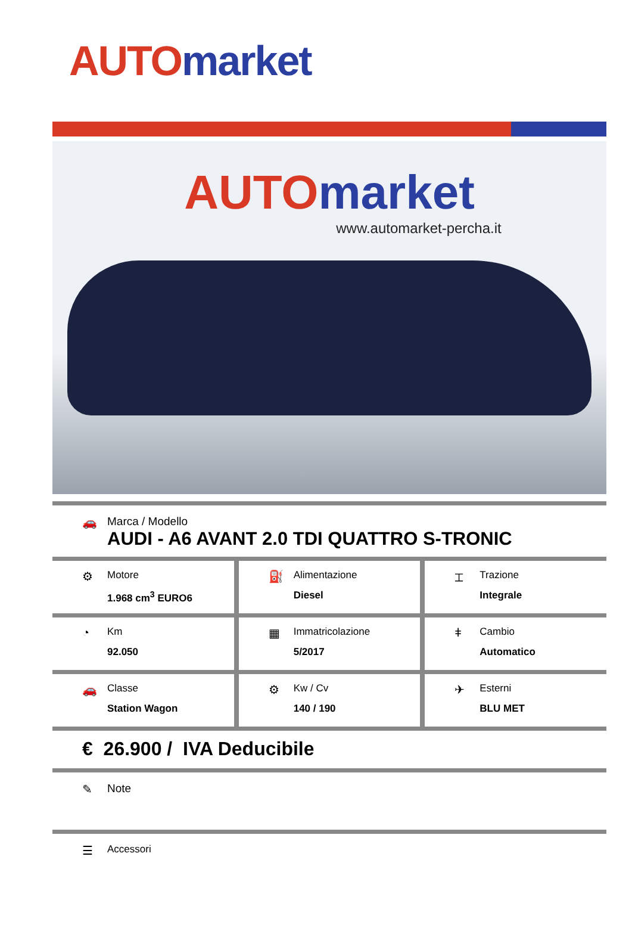AUTO market
AUTO market
www.automarket-percha.it
🚗 Marca / Modello
AUDI - A6 AVANT 2.0 TDI QUATTRO S-TRONIC
⚙
Motore
1.968 cm<sup>3</sup> EURO6
⛽
Alimentazione
Diesel
⌶
Trazione
Integrale
◔
Km
92.050
▦
Immatricolazione
5/2017
ǂ
Cambio
Automatico
🚗
Classe
Station Wagon
⚙
Kw / Cv
140 / 190
✈
Esterni
BLU MET
€ 26.900 / IVA Deducibile
✎ Note
☰
Accessori